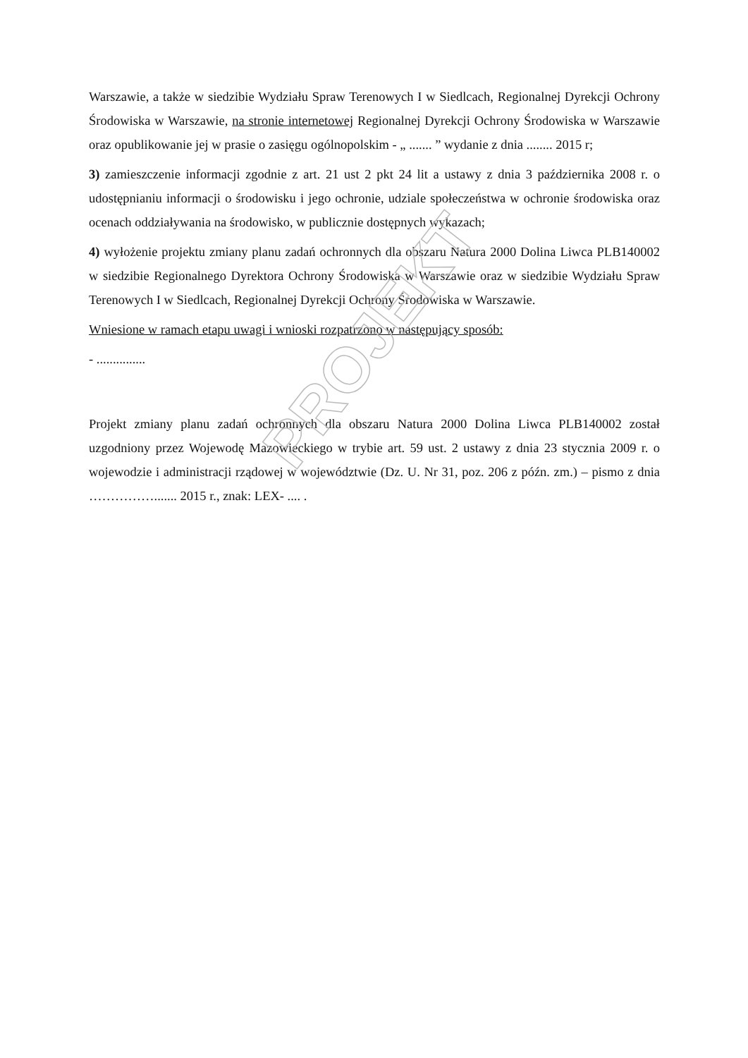Warszawie, a także w siedzibie Wydziału Spraw Terenowych I w Siedlcach, Regionalnej Dyrekcji Ochrony Środowiska w Warszawie, na stronie internetowej Regionalnej Dyrekcji Ochrony Środowiska w Warszawie oraz opublikowanie jej w prasie o zasięgu ogólnopolskim - „ ....... ” wydanie z dnia ........ 2015 r;
3) zamieszczenie informacji zgodnie z art. 21 ust 2 pkt 24 lit a ustawy z dnia 3 października 2008 r. o udostępnianiu informacji o środowisku i jego ochronie, udziale społeczeństwa w ochronie środowiska oraz ocenach oddziaływania na środowisko, w publicznie dostępnych wykazach;
4) wyłożenie projektu zmiany planu zadań ochronnych dla obszaru Natura 2000 Dolina Liwca PLB140002 w siedzibie Regionalnego Dyrektora Ochrony Środowiska w Warszawie oraz w siedzibie Wydziału Spraw Terenowych I w Siedlcach, Regionalnej Dyrekcji Ochrony Środowiska w Warszawie.
Wniesione w ramach etapu uwagi i wnioski rozpatrzono w następujący sposób:
- ...............
Projekt zmiany planu zadań ochronnych dla obszaru Natura 2000 Dolina Liwca PLB140002 został uzgodniony przez Wojewodę Mazowieckiego w trybie art. 59 ust. 2 ustawy z dnia 23 stycznia 2009 r. o wojewodzie i administracji rządowej w województwie (Dz. U. Nr 31, poz. 206 z późn. zm.) – pismo z dnia ……………....... 2015 r., znak: LEX- .... .
PROJEKT